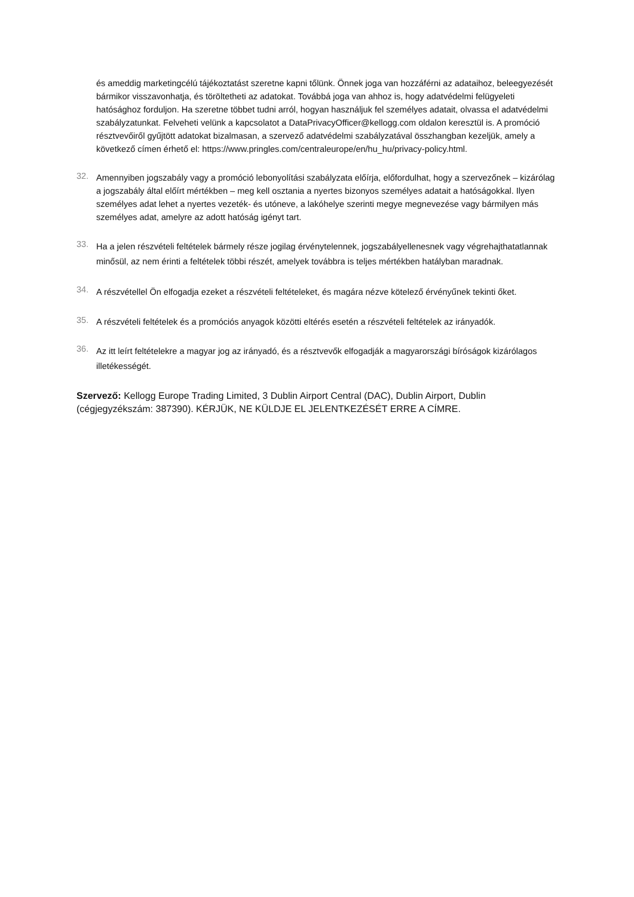és ameddig marketingcélú tájékoztatást szeretne kapni tőlünk. Önnek joga van hozzáférni az adataihoz, beleegyezését bármikor visszavonhatja, és töröltetheti az adatokat. Továbbá joga van ahhoz is, hogy adatvédelmi felügyeleti hatósághoz forduljon. Ha szeretne többet tudni arról, hogyan használjuk fel személyes adatait, olvassa el adatvédelmi szabályzatunkat. Felveheti velünk a kapcsolatot a DataPrivacyOfficer@kellogg.com oldalon keresztül is. A promóció résztvevőiről gyűjtött adatokat bizalmasan, a szervező adatvédelmi szabályzatával összhangban kezeljük, amely a következő címen érhető el: https://www.pringles.com/centraleurope/en/hu_hu/privacy-policy.html.
32.
Amennyiben jogszabály vagy a promóció lebonyolítási szabályzata előírja, előfordulhat, hogy a szervezőnek – kizárólag a jogszabály által előírt mértékben – meg kell osztania a nyertes bizonyos személyes adatait a hatóságokkal. Ilyen személyes adat lehet a nyertes vezeték- és utóneve, a lakóhelye szerinti megye megnevezése vagy bármilyen más személyes adat, amelyre az adott hatóság igényt tart.
33.
Ha a jelen részvételi feltételek bármely része jogilag érvénytelennek, jogszabályellenesnek vagy végrehajthatatlannak minősül, az nem érinti a feltételek többi részét, amelyek továbbra is teljes mértékben hatályban maradnak.
34.
A részvétellel Ön elfogadja ezeket a részvételi feltételeket, és magára nézve kötelező érvényűnek tekinti őket.
35.
A részvételi feltételek és a promóciós anyagok közötti eltérés esetén a részvételi feltételek az irányadók.
36.
Az itt leírt feltételekre a magyar jog az irányadó, és a résztvevők elfogadják a magyarországi bíróságok kizárólagos illetékességét.
Szervező: Kellogg Europe Trading Limited, 3 Dublin Airport Central (DAC), Dublin Airport, Dublin (cégjegyzékszám: 387390). KÉRJÜK, NE KÜLDJE EL JELENTKEZÉSÉT ERRE A CÍMRE.